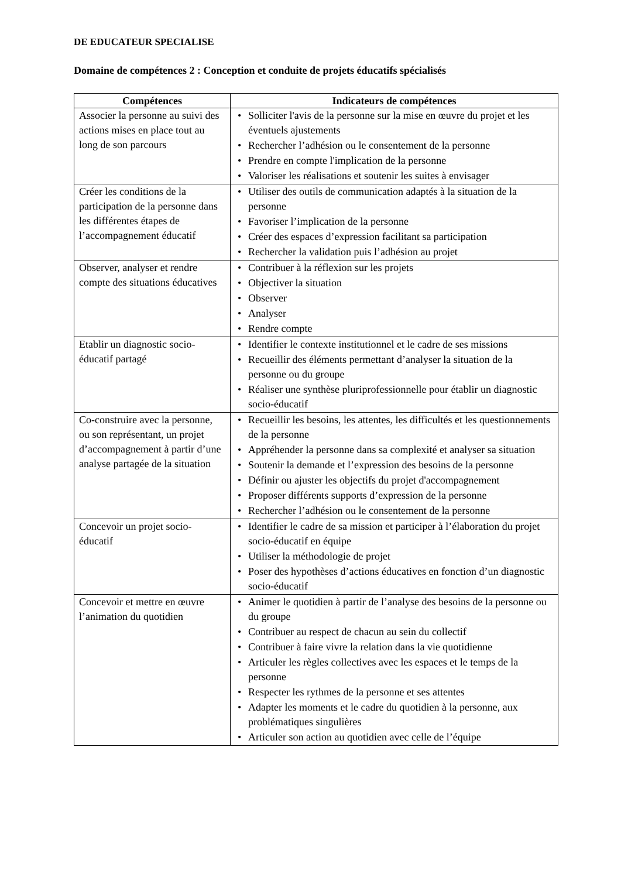DE EDUCATEUR SPECIALISE
Domaine de compétences 2 : Conception et conduite de projets éducatifs spécialisés
| Compétences | Indicateurs de compétences |
| --- | --- |
| Associer la personne au suivi des actions mises en place tout au long de son parcours | • Solliciter l'avis de la personne sur la mise en œuvre du projet et les éventuels ajustements • Rechercher l’adhésion ou le consentement de la personne • Prendre en compte l'implication de la personne • Valoriser les réalisations et soutenir les suites à envisager |
| Créer les conditions de la participation de la personne dans les différentes étapes de l’accompagnement éducatif | • Utiliser des outils de communication adaptés à la situation de la personne • Favoriser l’implication de la personne • Créer des espaces d’expression facilitant sa participation • Rechercher la validation puis l’adhésion au projet |
| Observer, analyser et rendre compte des situations éducatives | • Contribuer à la réflexion sur les projets • Objectiver la situation • Observer • Analyser • Rendre compte |
| Etablir un diagnostic socio-éducatif partagé | • Identifier le contexte institutionnel et le cadre de ses missions • Recueillir des éléments permettant d’analyser la situation de la personne ou du groupe • Réaliser une synthèse pluriprofessionnelle pour établir un diagnostic socio-éducatif |
| Co-construire avec la personne, ou son représentant, un projet d’accompagnement à partir d’une analyse partagée de la situation | • Recueillir les besoins, les attentes, les difficultés et les questionnements de la personne • Appréhender la personne dans sa complexité et analyser sa situation • Soutenir la demande et l’expression des besoins de la personne • Définir ou ajuster les objectifs du projet d'accompagnement • Proposer différents supports d’expression de la personne • Rechercher l’adhésion ou le consentement de la personne |
| Concevoir un projet socio-éducatif | • Identifier le cadre de sa mission et participer à l’élaboration du projet socio-éducatif en équipe • Utiliser la méthodologie de projet • Poser des hypothèses d’actions éducatives en fonction d’un diagnostic socio-éducatif |
| Concevoir et mettre en œuvre l’animation du quotidien | • Animer le quotidien à partir de l’analyse des besoins de la personne ou du groupe • Contribuer au respect de chacun au sein du collectif • Contribuer à faire vivre la relation dans la vie quotidienne • Articuler les règles collectives avec les espaces et le temps de la personne • Respecter les rythmes de la personne et ses attentes • Adapter les moments et le cadre du quotidien à la personne, aux problématiques singulières • Articuler son action au quotidien avec celle de l’équipe |